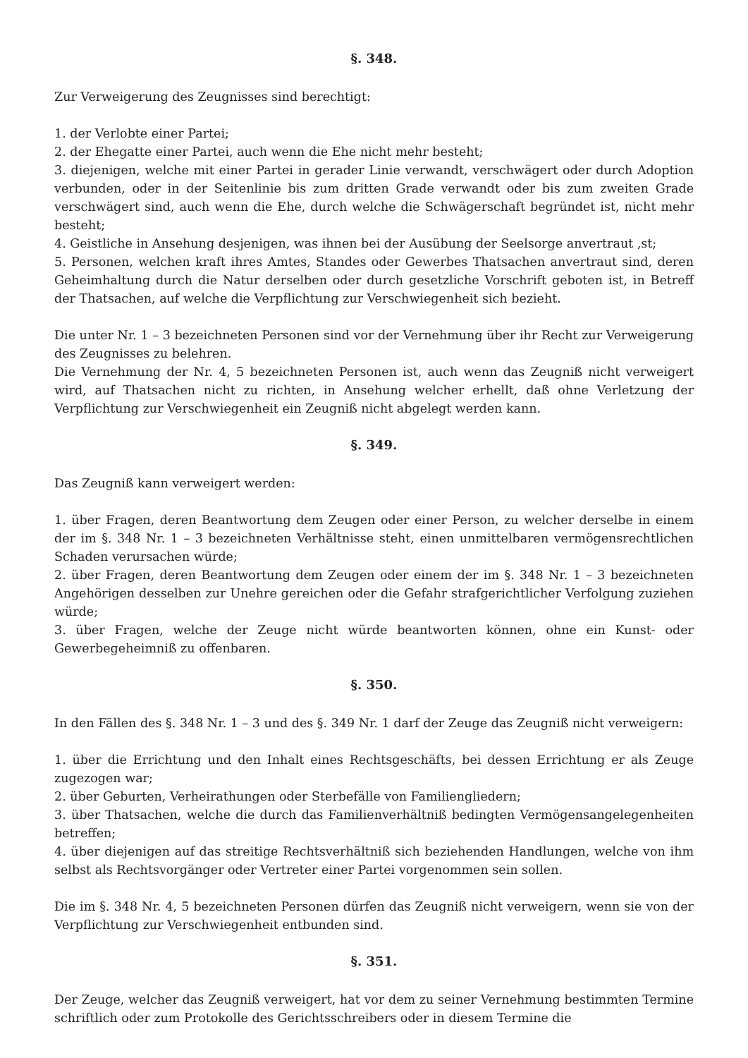§. 348.
Zur Verweigerung des Zeugnisses sind berechtigt:
1. der Verlobte einer Partei;
2. der Ehegatte einer Partei, auch wenn die Ehe nicht mehr besteht;
3. diejenigen, welche mit einer Partei in gerader Linie verwandt, verschwägert oder durch Adoption verbunden, oder in der Seitenlinie bis zum dritten Grade verwandt oder bis zum zweiten Grade verschwägert sind, auch wenn die Ehe, durch welche die Schwägerschaft begründet ist, nicht mehr besteht;
4. Geistliche in Ansehung desjenigen, was ihnen bei der Ausübung der Seelsorge anvertraut ‚st;
5. Personen, welchen kraft ihres Amtes, Standes oder Gewerbes Thatsachen anvertraut sind, deren Geheimhaltung durch die Natur derselben oder durch gesetzliche Vorschrift geboten ist, in Betreff der Thatsachen, auf welche die Verpflichtung zur Verschwiegenheit sich bezieht.
Die unter Nr. 1 – 3 bezeichneten Personen sind vor der Vernehmung über ihr Recht zur Verweigerung des Zeugnisses zu belehren.
Die Vernehmung der Nr. 4, 5 bezeichneten Personen ist, auch wenn das Zeugniß nicht verweigert wird, auf Thatsachen nicht zu richten, in Ansehung welcher erhellt, daß ohne Verletzung der Verpflichtung zur Verschwiegenheit ein Zeugniß nicht abgelegt werden kann.
§. 349.
Das Zeugniß kann verweigert werden:
1. über Fragen, deren Beantwortung dem Zeugen oder einer Person, zu welcher derselbe in einem der im §. 348 Nr. 1 – 3 bezeichneten Verhältnisse steht, einen unmittelbaren vermögensrechtlichen Schaden verursachen würde;
2. über Fragen, deren Beantwortung dem Zeugen oder einem der im §. 348 Nr. 1 – 3 bezeichneten Angehörigen desselben zur Unehre gereichen oder die Gefahr strafgerichtlicher Verfolgung zuziehen würde;
3. über Fragen, welche der Zeuge nicht würde beantworten können, ohne ein Kunst- oder Gewerbegeheimniß zu offenbaren.
§. 350.
In den Fällen des §. 348 Nr. 1 – 3 und des §. 349 Nr. 1 darf der Zeuge das Zeugniß nicht verweigern:
1. über die Errichtung und den Inhalt eines Rechtsgeschäfts, bei dessen Errichtung er als Zeuge zugezogen war;
2. über Geburten, Verheirathungen oder Sterbefälle von Familiengliedern;
3. über Thatsachen, welche die durch das Familienverhältniß bedingten Vermögensangelegenheiten betreffen;
4. über diejenigen auf das streitige Rechtsverhältniß sich beziehenden Handlungen, welche von ihm selbst als Rechtsvorgänger oder Vertreter einer Partei vorgenommen sein sollen.
Die im §. 348 Nr. 4, 5 bezeichneten Personen dürfen das Zeugniß nicht verweigern, wenn sie von der Verpflichtung zur Verschwiegenheit entbunden sind.
§. 351.
Der Zeuge, welcher das Zeugniß verweigert, hat vor dem zu seiner Vernehmung bestimmten Termine schriftlich oder zum Protokolle des Gerichtsschreibers oder in diesem Termine die